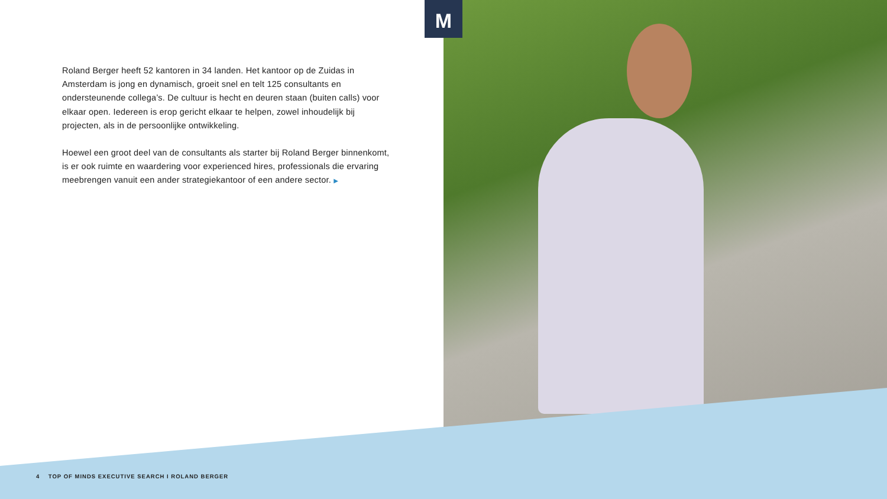M
Roland Berger heeft 52 kantoren in 34 landen. Het kantoor op de Zuidas in Amsterdam is jong en dynamisch, groeit snel en telt 125 consultants en ondersteunende collega’s. De cultuur is hecht en deuren staan (buiten calls) voor elkaar open. Iedereen is erop gericht elkaar te helpen, zowel inhoudelijk bij projecten, als in de persoonlijke ontwikkeling.
Hoewel een groot deel van de consultants als starter bij Roland Berger binnenkomt, is er ook ruimte en waardering voor experienced hires, professionals die ervaring meebrengen vanuit een ander strategiekantoor of een andere sector. ▶
4 TOP OF MINDS EXECUTIVE SEARCH I ROLAND BERGER